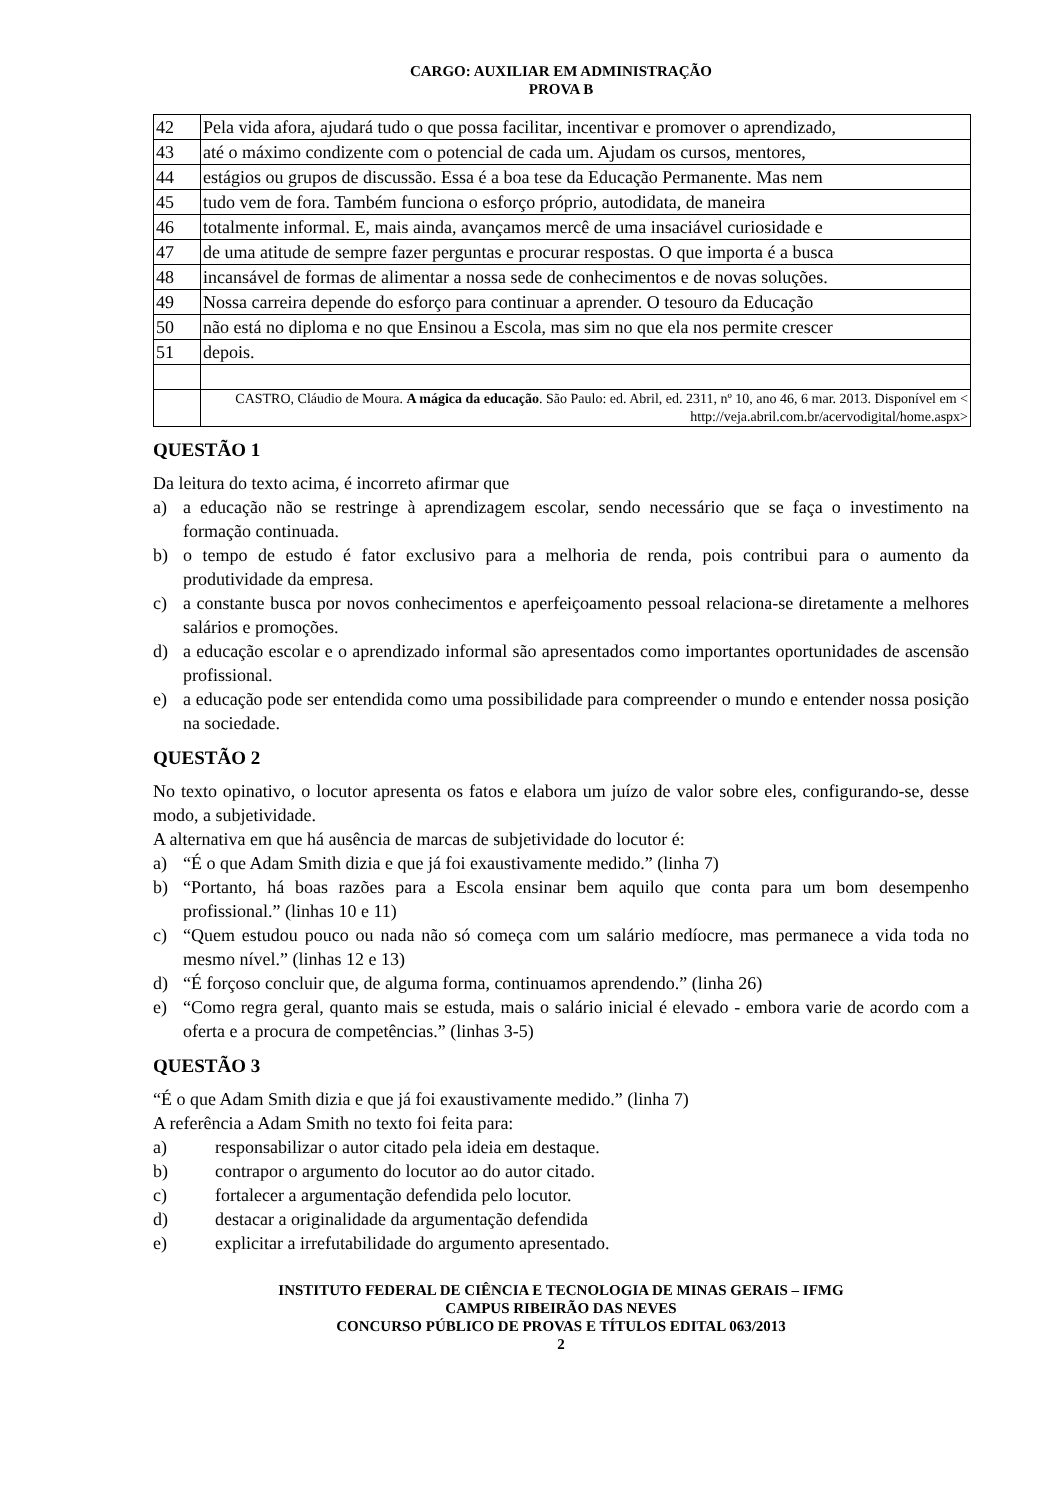CARGO: AUXILIAR EM ADMINISTRAÇÃO
PROVA B
| 42 | Pela vida afora, ajudará tudo o que possa facilitar, incentivar e promover o aprendizado, |
| 43 | até o máximo condizente com o potencial de cada um. Ajudam os cursos, mentores, |
| 44 | estágios ou grupos de discussão. Essa é a boa tese da Educação Permanente. Mas nem |
| 45 | tudo vem de fora. Também funciona o esforço próprio, autodidata, de maneira |
| 46 | totalmente informal. E, mais ainda, avançamos mercê de uma insaciável curiosidade e |
| 47 | de uma atitude de sempre fazer perguntas e procurar respostas. O que importa é a busca |
| 48 | incansável de formas de alimentar a nossa sede de conhecimentos e de novas soluções. |
| 49 | Nossa carreira depende do esforço para continuar a aprender. O tesouro da Educação |
| 50 | não está no diploma e no que Ensinou a Escola, mas sim no que ela nos permite crescer |
| 51 | depois. |
| | CASTRO, Cláudio de Moura. A mágica da educação . São Paulo: ed. Abril, ed. 2311, nº 10, ano 46, 6 mar. 2013. Disponível em < http://veja.abril.com.br/acervodigital/home.aspx> |
QUESTÃO 1
Da leitura do texto acima, é incorreto afirmar que
a) a educação não se restringe à aprendizagem escolar, sendo necessário que se faça o investimento na formação continuada.
b) o tempo de estudo é fator exclusivo para a melhoria de renda, pois contribui para o aumento da produtividade da empresa.
c) a constante busca por novos conhecimentos e aperfeiçoamento pessoal relaciona-se diretamente a melhores salários e promoções.
d) a educação escolar e o aprendizado informal são apresentados como importantes oportunidades de ascensão profissional.
e) a educação pode ser entendida como uma possibilidade para compreender o mundo e entender nossa posição na sociedade.
QUESTÃO 2
No texto opinativo, o locutor apresenta os fatos e elabora um juízo de valor sobre eles, configurando-se, desse modo, a subjetividade.
A alternativa em que há ausência de marcas de subjetividade do locutor é:
a) “É o que Adam Smith dizia e que já foi exaustivamente medido.” (linha 7)
b) “Portanto, há boas razões para a Escola ensinar bem aquilo que conta para um bom desempenho profissional.” (linhas 10 e 11)
c) “Quem estudou pouco ou nada não só começa com um salário medíocre, mas permanece a vida toda no mesmo nível.” (linhas 12 e 13)
d) “É forçoso concluir que, de alguma forma, continuamos aprendendo.” (linha 26)
e) “Como regra geral, quanto mais se estuda, mais o salário inicial é elevado - embora varie de acordo com a oferta e a procura de competências.” (linhas 3-5)
QUESTÃO 3
“É o que Adam Smith dizia e que já foi exaustivamente medido.” (linha 7)
A referência a Adam Smith no texto foi feita para:
a) responsabilizar o autor citado pela ideia em destaque.
b) contrapor o argumento do locutor ao do autor citado.
c) fortalecer a argumentação defendida pelo locutor.
d) destacar a originalidade da argumentação defendida
e) explicitar a irrefutabilidade do argumento apresentado.
INSTITUTO FEDERAL DE CIÊNCIA E TECNOLOGIA DE MINAS GERAIS – IFMG
CAMPUS RIBEIRÃO DAS NEVES
CONCURSO PÚBLICO DE PROVAS E TÍTULOS EDITAL 063/2013
2